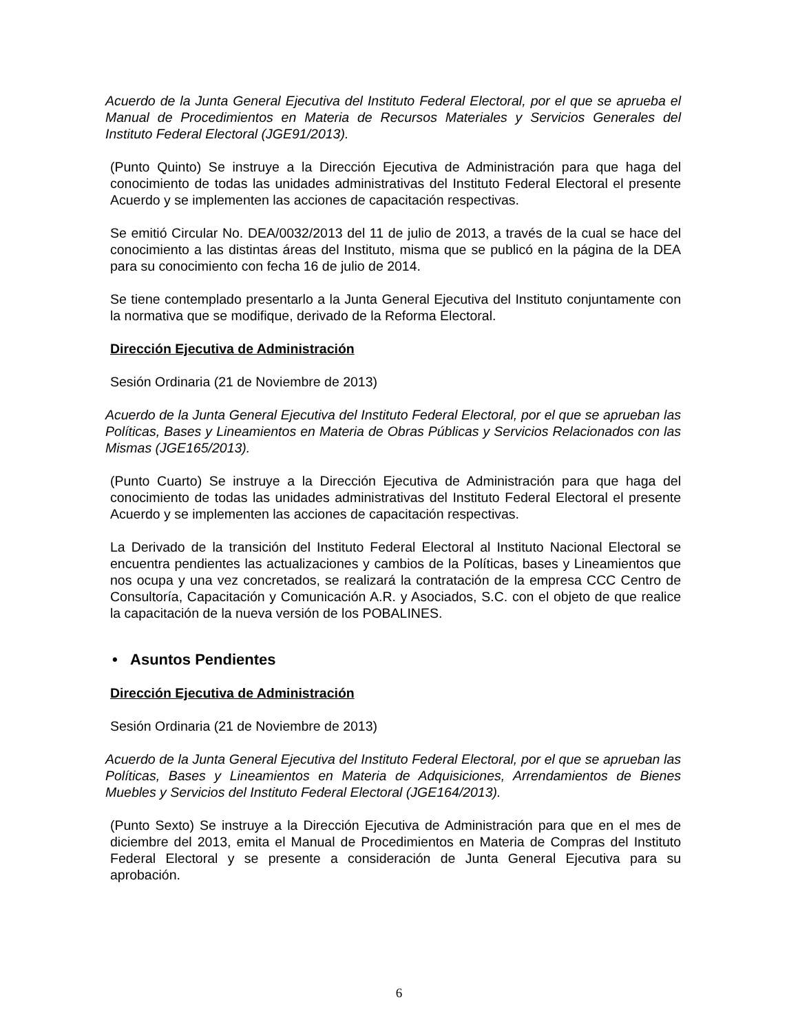Acuerdo de la Junta General Ejecutiva del Instituto Federal Electoral, por el que se aprueba el Manual de Procedimientos en Materia de Recursos Materiales y Servicios Generales del Instituto Federal Electoral (JGE91/2013).
(Punto Quinto) Se instruye a la Dirección Ejecutiva de Administración para que haga del conocimiento de todas las unidades administrativas del Instituto Federal Electoral el presente Acuerdo y se implementen las acciones de capacitación respectivas.
Se emitió Circular No. DEA/0032/2013 del 11 de julio de 2013, a través de la cual se hace del conocimiento a las distintas áreas del Instituto, misma que se publicó en la página de la DEA para su conocimiento con fecha 16 de julio de 2014.
Se tiene contemplado presentarlo a la Junta General Ejecutiva del Instituto conjuntamente con la normativa que se modifique, derivado de la Reforma Electoral.
Dirección Ejecutiva de Administración
Sesión Ordinaria (21 de Noviembre de 2013)
Acuerdo de la Junta General Ejecutiva del Instituto Federal Electoral, por el que se aprueban las Políticas, Bases y Lineamientos en Materia de Obras Públicas y Servicios Relacionados con las Mismas (JGE165/2013).
(Punto Cuarto) Se instruye a la Dirección Ejecutiva de Administración para que haga del conocimiento de todas las unidades administrativas del Instituto Federal Electoral el presente Acuerdo y se implementen las acciones de capacitación respectivas.
La Derivado de la transición del Instituto Federal Electoral al Instituto Nacional Electoral se encuentra pendientes las actualizaciones y cambios de la Políticas, bases y Lineamientos que nos ocupa y una vez concretados, se realizará la contratación de la empresa CCC Centro de Consultoría, Capacitación y Comunicación A.R. y Asociados, S.C. con el objeto de que realice la capacitación de la nueva versión de los POBALINES.
• Asuntos Pendientes
Dirección Ejecutiva de Administración
Sesión Ordinaria (21 de Noviembre de 2013)
Acuerdo de la Junta General Ejecutiva del Instituto Federal Electoral, por el que se aprueban las Políticas, Bases y Lineamientos en Materia de Adquisiciones, Arrendamientos de Bienes Muebles y Servicios del Instituto Federal Electoral (JGE164/2013).
(Punto Sexto) Se instruye a la Dirección Ejecutiva de Administración para que en el mes de diciembre del 2013, emita el Manual de Procedimientos en Materia de Compras del Instituto Federal Electoral y se presente a consideración de Junta General Ejecutiva para su aprobación.
6